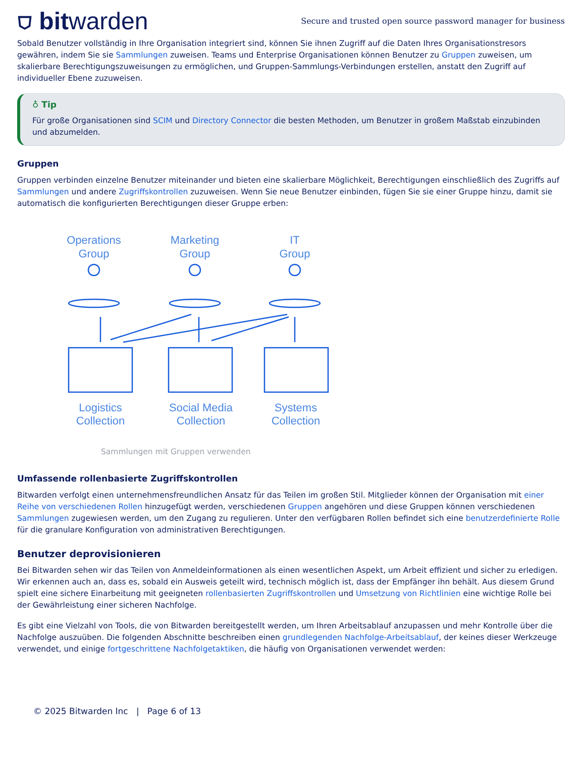⛉ bitwarden
Secure and trusted open source password manager for business
Sobald Benutzer vollständig in Ihre Organisation integriert sind, können Sie ihnen Zugriff auf die Daten Ihres Organisationstresors gewähren, indem Sie sie Sammlungen zuweisen. Teams und Enterprise Organisationen können Benutzer zu Gruppen zuweisen, um skalierbare Berechtigungszuweisungen zu ermöglichen, und Gruppen-Sammlungs-Verbindungen erstellen, anstatt den Zugriff auf individueller Ebene zuzuweisen.
♁ Tip
Für große Organisationen sind SCIM und Directory Connector die besten Methoden, um Benutzer in großem Maßstab einzubinden und abzumelden.
Gruppen
Gruppen verbinden einzelne Benutzer miteinander und bieten eine skalierbare Möglichkeit, Berechtigungen einschließlich des Zugriffs auf Sammlungen und andere Zugriffskontrollen zuzuweisen. Wenn Sie neue Benutzer einbinden, fügen Sie sie einer Gruppe hinzu, damit sie automatisch die konfigurierten Berechtigungen dieser Gruppe erben:
Operations
Group
Marketing
Group
IT
Group
Logistics
Collection
Social Media
Collection
Systems
Collection
Sammlungen mit Gruppen verwenden
Umfassende rollenbasierte Zugriffskontrollen
Bitwarden verfolgt einen unternehmensfreundlichen Ansatz für das Teilen im großen Stil. Mitglieder können der Organisation mit einer Reihe von verschiedenen Rollen hinzugefügt werden, verschiedenen Gruppen angehören und diese Gruppen können verschiedenen Sammlungen zugewiesen werden, um den Zugang zu regulieren. Unter den verfügbaren Rollen befindet sich eine benutzerdefinierte Rolle für die granulare Konfiguration von administrativen Berechtigungen.
Benutzer deprovisionieren
Bei Bitwarden sehen wir das Teilen von Anmeldeinformationen als einen wesentlichen Aspekt, um Arbeit effizient und sicher zu erledigen. Wir erkennen auch an, dass es, sobald ein Ausweis geteilt wird, technisch möglich ist, dass der Empfänger ihn behält. Aus diesem Grund spielt eine sichere Einarbeitung mit geeigneten rollenbasierten Zugriffskontrollen und Umsetzung von Richtlinien eine wichtige Rolle bei der Gewährleistung einer sicheren Nachfolge.
Es gibt eine Vielzahl von Tools, die von Bitwarden bereitgestellt werden, um Ihren Arbeitsablauf anzupassen und mehr Kontrolle über die Nachfolge auszuüben. Die folgenden Abschnitte beschreiben einen grundlegenden Nachfolge-Arbeitsablauf, der keines dieser Werkzeuge verwendet, und einige fortgeschrittene Nachfolgetaktiken, die häufig von Organisationen verwendet werden:
© 2025 Bitwarden Inc | Page 6 of 13